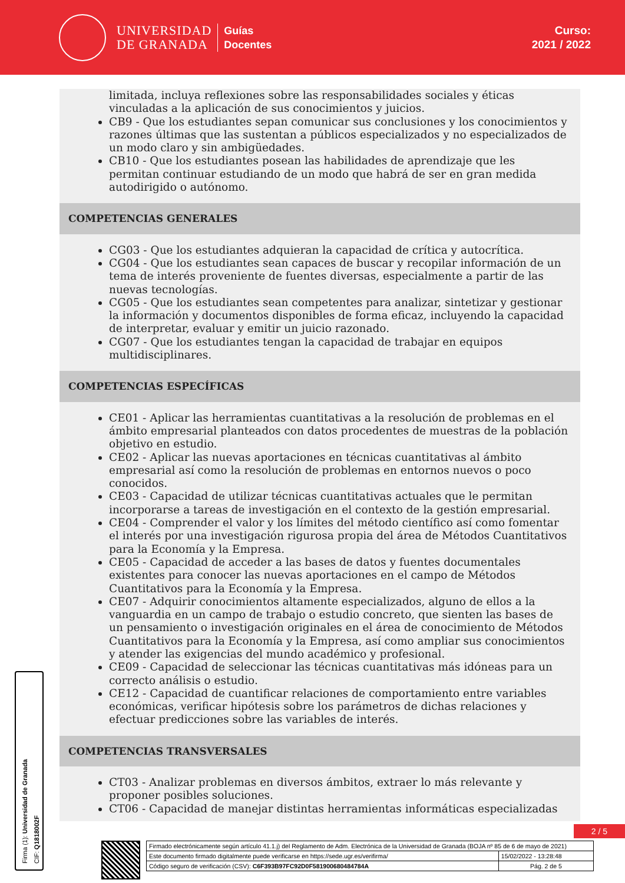UNIVERSIDAD
DE GRANADA
Guías
Docentes
Curso:
2021 / 2022
limitada, incluya reflexiones sobre las responsabilidades sociales y éticas vinculadas a la aplicación de sus conocimientos y juicios.
CB9 - Que los estudiantes sepan comunicar sus conclusiones y los conocimientos y razones últimas que las sustentan a públicos especializados y no especializados de un modo claro y sin ambigüedades.
CB10 - Que los estudiantes posean las habilidades de aprendizaje que les permitan continuar estudiando de un modo que habrá de ser en gran medida autodirigido o autónomo.
COMPETENCIAS GENERALES
CG03 - Que los estudiantes adquieran la capacidad de crítica y autocrítica.
CG04 - Que los estudiantes sean capaces de buscar y recopilar información de un tema de interés proveniente de fuentes diversas, especialmente a partir de las nuevas tecnologías.
CG05 - Que los estudiantes sean competentes para analizar, sintetizar y gestionar la información y documentos disponibles de forma eficaz, incluyendo la capacidad de interpretar, evaluar y emitir un juicio razonado.
CG07 - Que los estudiantes tengan la capacidad de trabajar en equipos multidisciplinares.
COMPETENCIAS ESPECÍFICAS
CE01 - Aplicar las herramientas cuantitativas a la resolución de problemas en el ámbito empresarial planteados con datos procedentes de muestras de la población objetivo en estudio.
CE02 - Aplicar las nuevas aportaciones en técnicas cuantitativas al ámbito empresarial así como la resolución de problemas en entornos nuevos o poco conocidos.
CE03 - Capacidad de utilizar técnicas cuantitativas actuales que le permitan incorporarse a tareas de investigación en el contexto de la gestión empresarial.
CE04 - Comprender el valor y los límites del método científico así como fomentar el interés por una investigación rigurosa propia del área de Métodos Cuantitativos para la Economía y la Empresa.
CE05 - Capacidad de acceder a las bases de datos y fuentes documentales existentes para conocer las nuevas aportaciones en el campo de Métodos Cuantitativos para la Economía y la Empresa.
CE07 - Adquirir conocimientos altamente especializados, alguno de ellos a la vanguardia en un campo de trabajo o estudio concreto, que sienten las bases de un pensamiento o investigación originales en el área de conocimiento de Métodos Cuantitativos para la Economía y la Empresa, así como ampliar sus conocimientos y atender las exigencias del mundo académico y profesional.
CE09 - Capacidad de seleccionar las técnicas cuantitativas más idóneas para un correcto análisis o estudio.
CE12 - Capacidad de cuantificar relaciones de comportamiento entre variables económicas, verificar hipótesis sobre los parámetros de dichas relaciones y efectuar predicciones sobre las variables de interés.
COMPETENCIAS TRANSVERSALES
CT03 - Analizar problemas en diversos ámbitos, extraer lo más relevante y proponer posibles soluciones.
CT06 - Capacidad de manejar distintas herramientas informáticas especializadas
Firma (1): Universidad de Granada
CIF: Q1818002F
2 / 5
| Firmado electrónicamente según artículo 41.1.j) del Reglamento de Adm. Electrónica de la Universidad de Granada (BOJA nº 85 de 6 de mayo de 2021) | |
| Este documento firmado digitalmente puede verificarse en https://sede.ugr.es/verifirma/ | 15/02/2022 - 13:28:48 |
| Código seguro de verificación (CSV): C6F393B97FC92D0F581900680484784A | Pág. 2 de 5 |